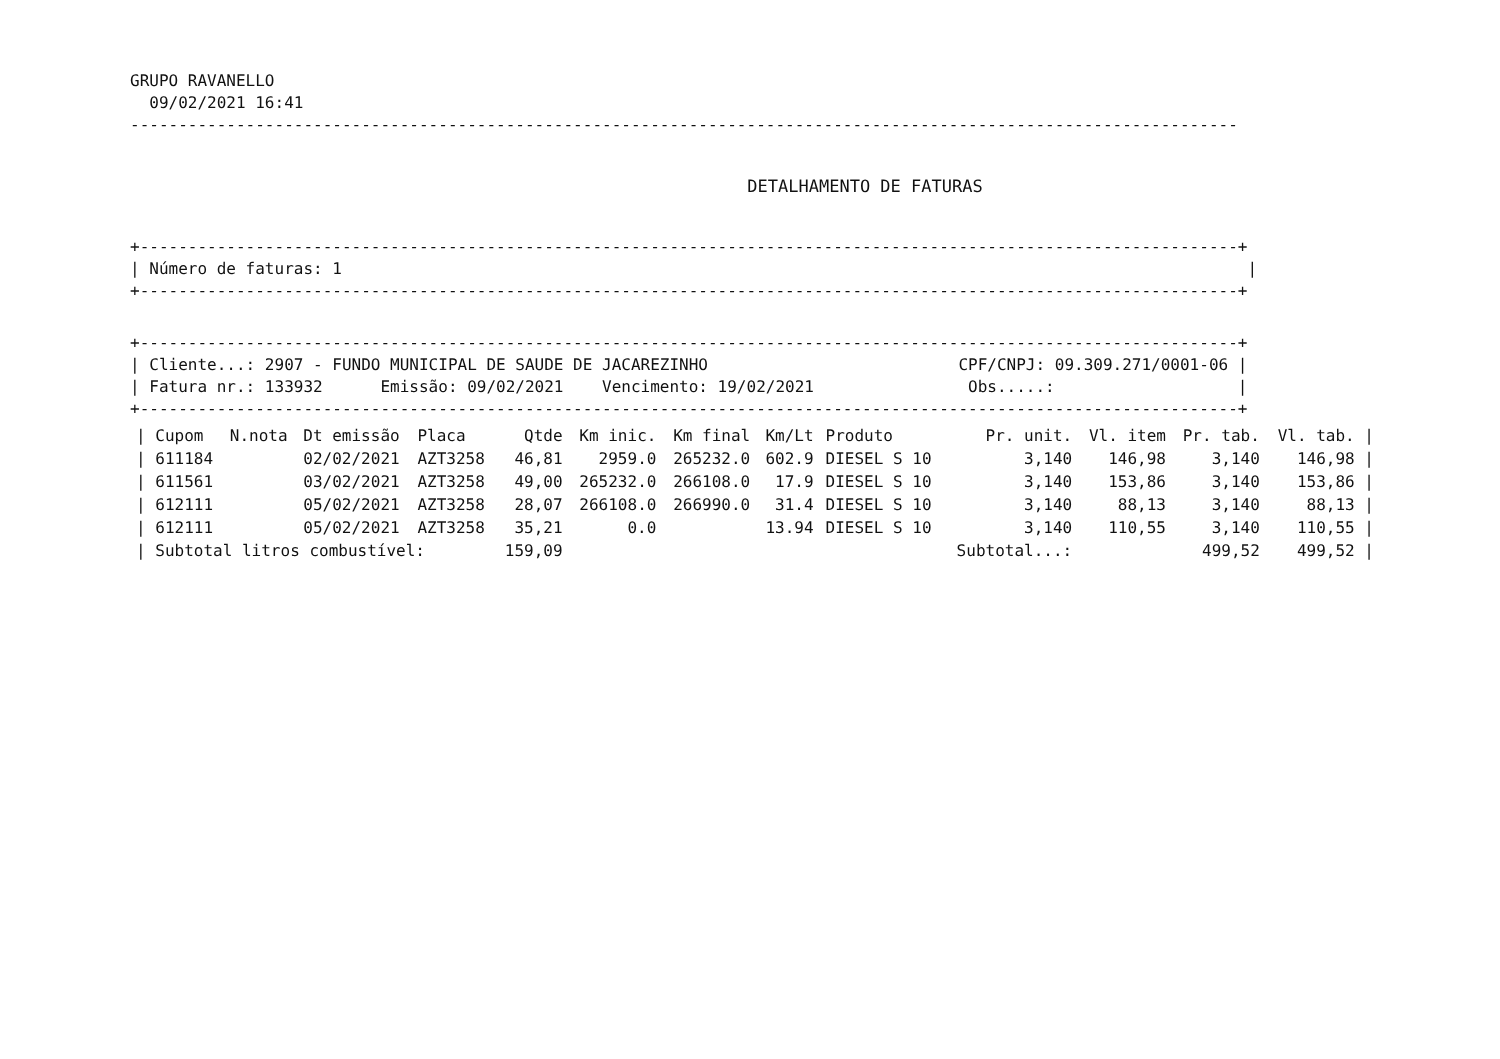GRUPO RAVANELLO 09/02/2021 16:41
-------------------------------------------------------------------------------------------------------------------
DETALHAMENTO DE FATURAS
+------------------------------------------------------------------------------------------------------------------+
| Número de faturas: 1 |
+------------------------------------------------------------------------------------------------------------------+
+------------------------------------------------------------------------------------------------------------------+
| Cliente...: 2907 - FUNDO MUNICIPAL DE SAUDE DE JACAREZINHO CPF/CNPJ: 09.309.271/0001-06 |
| Fatura nr.: 133932 Emissão: 09/02/2021 Vencimento: 19/02/2021 Obs.....: |
+------------------------------------------------------------------------------------------------------------------+
| / Cupom | N.nota | Dt emissão | Placa | Qtde | Km inic. | Km final | Km/Lt | Produto | Pr. unit. | Vl. item | Pr. tab. | Vl. tab. / |
| --- | --- | --- | --- | --- | --- | --- | --- | --- | --- | --- | --- | --- |
| / 611184 | | 02/02/2021 | AZT3258 | 46,81 | 2959.0 | 265232.0 | 602.9 | DIESEL S 10 | 3,140 | 146,98 | 3,140 | 146,98 / |
| / 611561 | | 03/02/2021 | AZT3258 | 49,00 | 265232.0 | 266108.0 | 17.9 | DIESEL S 10 | 3,140 | 153,86 | 3,140 | 153,86 / |
| / 612111 | | 05/02/2021 | AZT3258 | 28,07 | 266108.0 | 266990.0 | 31.4 | DIESEL S 10 | 3,140 | 88,13 | 3,140 | 88,13 / |
| / 612111 | | 05/02/2021 | AZT3258 | 35,21 | 0.0 | | 13.94 | DIESEL S 10 | 3,140 | 110,55 | 3,140 | 110,55 / |
| / Subtotal litros combustível: | | | | 159,09 | | | | | Subtotal...: | | 499,52 | 499,52 / |